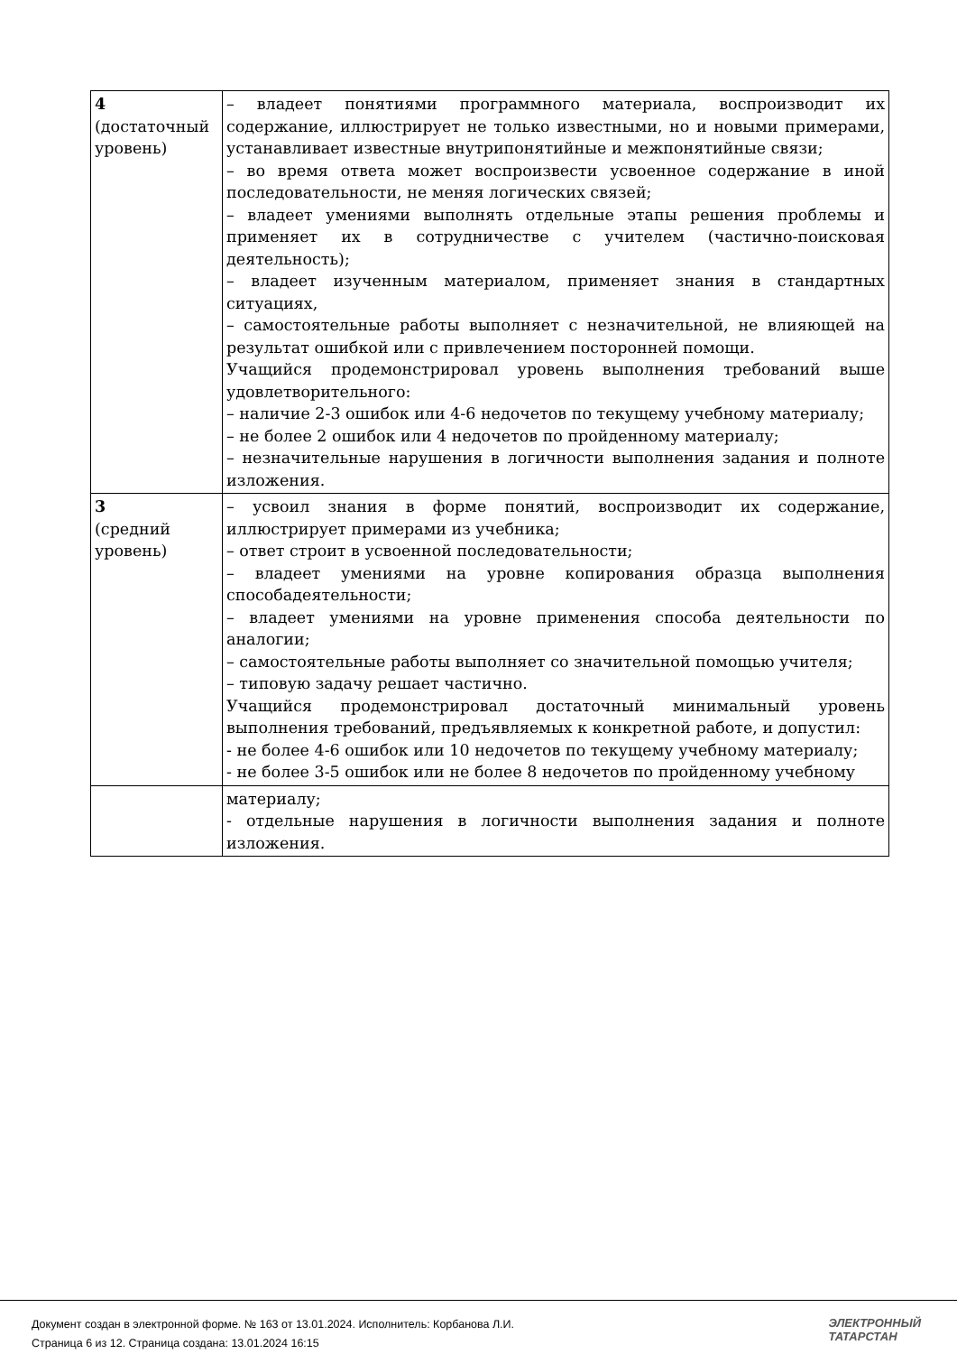| 4 (достаточный уровень) | – владеет понятиями программного материала, воспроизводит их содержание, иллюстрирует не только известными, но и новыми примерами, устанавливает известные внутрипонятийные и межпонятийные связи; – во время ответа может воспроизвести усвоенное содержание в иной последовательности, не меняя логических связей; – владеет умениями выполнять отдельные этапы решения проблемы и применяет их в сотрудничестве с учителем (частично-поисковая деятельность); – владеет изученным материалом, применяет знания в стандартных ситуациях, – самостоятельные работы выполняет с незначительной, не влияющей на результат ошибкой или с привлечением посторонней помощи. Учащийся продемонстрировал уровень выполнения требований выше удовлетворительного: – наличие 2-3 ошибок или 4-6 недочетов по текущему учебному материалу; – не более 2 ошибок или 4 недочетов по пройденному материалу; – незначительные нарушения в логичности выполнения задания и полноте изложения. |
| 3 (средний уровень) | – усвоил знания в форме понятий, воспроизводит их содержание, иллюстрирует примерами из учебника; – ответ строит в усвоенной последовательности; – владеет умениями на уровне копирования образца выполнения способадеятельности; – владеет умениями на уровне применения способа деятельности по аналогии; – самостоятельные работы выполняет со значительной помощью учителя; – типовую задачу решает частично. Учащийся продемонстрировал достаточный минимальный уровень выполнения требований, предъявляемых к конкретной работе, и допустил: - не более 4-6 ошибок или 10 недочетов по текущему учебному материалу; - не более 3-5 ошибок или не более 8 недочетов по пройденному учебному |
| | материалу; - отдельные нарушения в логичности выполнения задания и полноте изложения. |
Документ создан в электронной форме. № 163 от 13.01.2024. Исполнитель: Корбанова Л.И.
Страница 6 из 12. Страница создана: 13.01.2024 16:15
ЭЛЕКТРОННЫЙ
ТАТАРСТАН